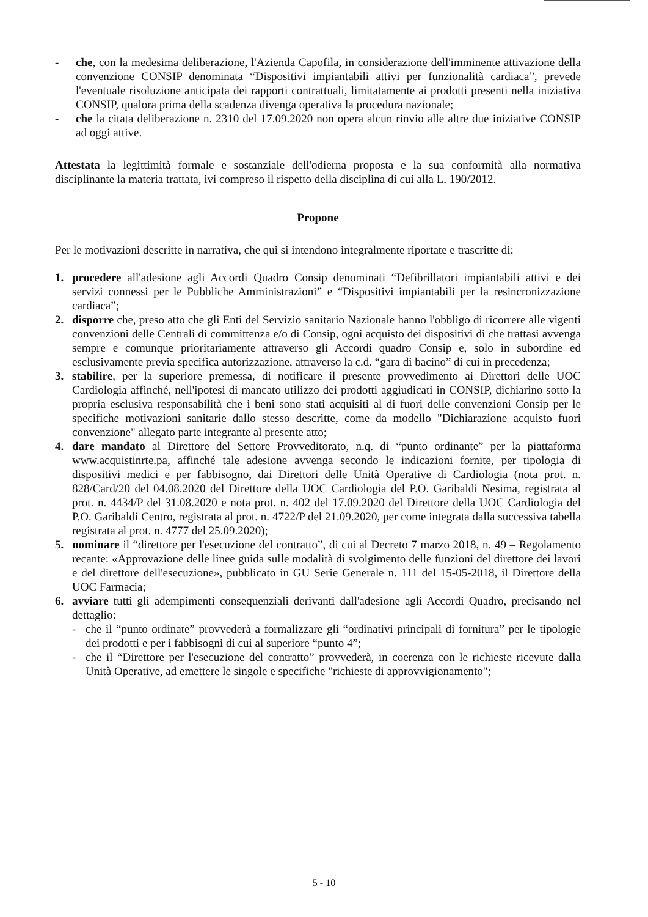- che, con la medesima deliberazione, l'Azienda Capofila, in considerazione dell'imminente attivazione della convenzione CONSIP denominata “Dispositivi impiantabili attivi per funzionalità cardiaca”, prevede l'eventuale risoluzione anticipata dei rapporti contrattuali, limitatamente ai prodotti presenti nella iniziativa CONSIP, qualora prima della scadenza divenga operativa la procedura nazionale;
- che la citata deliberazione n. 2310 del 17.09.2020 non opera alcun rinvio alle altre due iniziative CONSIP ad oggi attive.
Attestata la legittimità formale e sostanziale dell'odierna proposta e la sua conformità alla normativa disciplinante la materia trattata, ivi compreso il rispetto della disciplina di cui alla L. 190/2012.
Propone
Per le motivazioni descritte in narrativa, che qui si intendono integralmente riportate e trascritte di:
1. procedere all'adesione agli Accordi Quadro Consip denominati “Defibrillatori impiantabili attivi e dei servizi connessi per le Pubbliche Amministrazioni” e “Dispositivi impiantabili per la resincronizzazione cardiaca”;
2. disporre che, preso atto che gli Enti del Servizio sanitario Nazionale hanno l'obbligo di ricorrere alle vigenti convenzioni delle Centrali di committenza e/o di Consip, ogni acquisto dei dispositivi di che trattasi avvenga sempre e comunque prioritariamente attraverso gli Accordi quadro Consip e, solo in subordine ed esclusivamente previa specifica autorizzazione, attraverso la c.d. “gara di bacino” di cui in precedenza;
3. stabilire, per la superiore premessa, di notificare il presente provvedimento ai Direttori delle UOC Cardiologia affinché, nell'ipotesi di mancato utilizzo dei prodotti aggiudicati in CONSIP, dichiarino sotto la propria esclusiva responsabilità che i beni sono stati acquisiti al di fuori delle convenzioni Consip per le specifiche motivazioni sanitarie dallo stesso descritte, come da modello "Dichiarazione acquisto fuori convenzione" allegato parte integrante al presente atto;
4. dare mandato al Direttore del Settore Provveditorato, n.q. di “punto ordinante” per la piattaforma www.acquistinrte.pa, affinché tale adesione avvenga secondo le indicazioni fornite, per tipologia di dispositivi medici e per fabbisogno, dai Direttori delle Unità Operative di Cardiologia (nota prot. n. 828/Card/20 del 04.08.2020 del Direttore della UOC Cardiologia del P.O. Garibaldi Nesima, registrata al prot. n. 4434/P del 31.08.2020 e nota prot. n. 402 del 17.09.2020 del Direttore della UOC Cardiologia del P.O. Garibaldi Centro, registrata al prot. n. 4722/P del 21.09.2020, per come integrata dalla successiva tabella registrata al prot. n. 4777 del 25.09.2020);
5. nominare il “direttore per l'esecuzione del contratto”, di cui al Decreto 7 marzo 2018, n. 49 – Regolamento recante: «Approvazione delle linee guida sulle modalità di svolgimento delle funzioni del direttore dei lavori e del direttore dell'esecuzione», pubblicato in GU Serie Generale n. 111 del 15-05-2018, il Direttore della UOC Farmacia;
6. avviare tutti gli adempimenti consequenziali derivanti dall'adesione agli Accordi Quadro, precisando nel dettaglio:
- che il “punto ordinate” provvederà a formalizzare gli “ordinativi principali di fornitura” per le tipologie dei prodotti e per i fabbisogni di cui al superiore “punto 4”;
- che il “Direttore per l'esecuzione del contratto” provvederà, in coerenza con le richieste ricevute dalla Unità Operative, ad emettere le singole e specifiche "richieste di approvvigionamento";
5 - 10